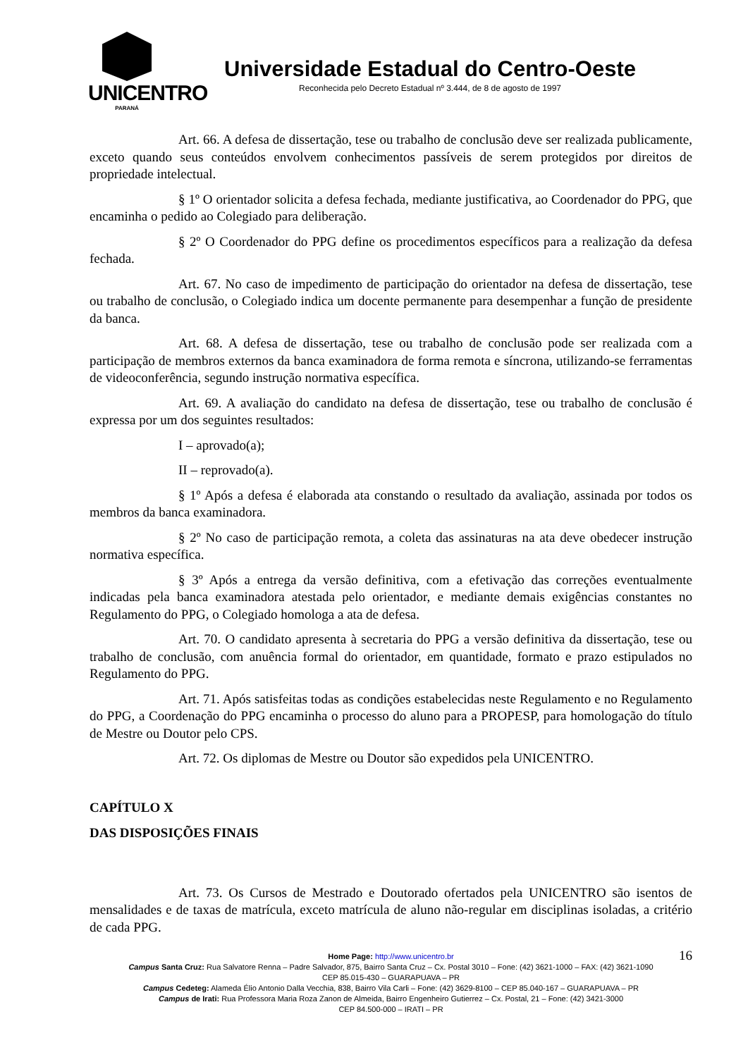UNICENTRO
PARANÁ
Universidade Estadual do Centro-Oeste
Reconhecida pelo Decreto Estadual nº 3.444, de 8 de agosto de 1997
Art. 66. A defesa de dissertação, tese ou trabalho de conclusão deve ser realizada publicamente, exceto quando seus conteúdos envolvem conhecimentos passíveis de serem protegidos por direitos de propriedade intelectual.
§ 1º O orientador solicita a defesa fechada, mediante justificativa, ao Coordenador do PPG, que encaminha o pedido ao Colegiado para deliberação.
§ 2º O Coordenador do PPG define os procedimentos específicos para a realização da defesa fechada.
Art. 67. No caso de impedimento de participação do orientador na defesa de dissertação, tese ou trabalho de conclusão, o Colegiado indica um docente permanente para desempenhar a função de presidente da banca.
Art. 68. A defesa de dissertação, tese ou trabalho de conclusão pode ser realizada com a participação de membros externos da banca examinadora de forma remota e síncrona, utilizando-se ferramentas de videoconferência, segundo instrução normativa específica.
Art. 69. A avaliação do candidato na defesa de dissertação, tese ou trabalho de conclusão é expressa por um dos seguintes resultados:
I – aprovado(a);
II – reprovado(a).
§ 1º Após a defesa é elaborada ata constando o resultado da avaliação, assinada por todos os membros da banca examinadora.
§ 2º No caso de participação remota, a coleta das assinaturas na ata deve obedecer instrução normativa específica.
§ 3º Após a entrega da versão definitiva, com a efetivação das correções eventualmente indicadas pela banca examinadora atestada pelo orientador, e mediante demais exigências constantes no Regulamento do PPG, o Colegiado homologa a ata de defesa.
Art. 70. O candidato apresenta à secretaria do PPG a versão definitiva da dissertação, tese ou trabalho de conclusão, com anuência formal do orientador, em quantidade, formato e prazo estipulados no Regulamento do PPG.
Art. 71. Após satisfeitas todas as condições estabelecidas neste Regulamento e no Regulamento do PPG, a Coordenação do PPG encaminha o processo do aluno para a PROPESP, para homologação do título de Mestre ou Doutor pelo CPS.
Art. 72. Os diplomas de Mestre ou Doutor são expedidos pela UNICENTRO.
CAPÍTULO X
DAS DISPOSIÇÕES FINAIS
Art. 73. Os Cursos de Mestrado e Doutorado ofertados pela UNICENTRO são isentos de mensalidades e de taxas de matrícula, exceto matrícula de aluno não-regular em disciplinas isoladas, a critério de cada PPG.
16
Home Page: http://www.unicentro.br
Campus Santa Cruz: Rua Salvatore Renna – Padre Salvador, 875, Bairro Santa Cruz – Cx. Postal 3010 – Fone: (42) 3621-1000 – FAX: (42) 3621-1090
CEP 85.015-430 – GUARAPUAVA – PR
Campus Cedeteg: Alameda Élio Antonio Dalla Vecchia, 838, Bairro Vila Carli – Fone: (42) 3629-8100 – CEP 85.040-167 – GUARAPUAVA – PR
Campus de Irati: Rua Professora Maria Roza Zanon de Almeida, Bairro Engenheiro Gutierrez – Cx. Postal, 21 – Fone: (42) 3421-3000
CEP 84.500-000 – IRATI – PR